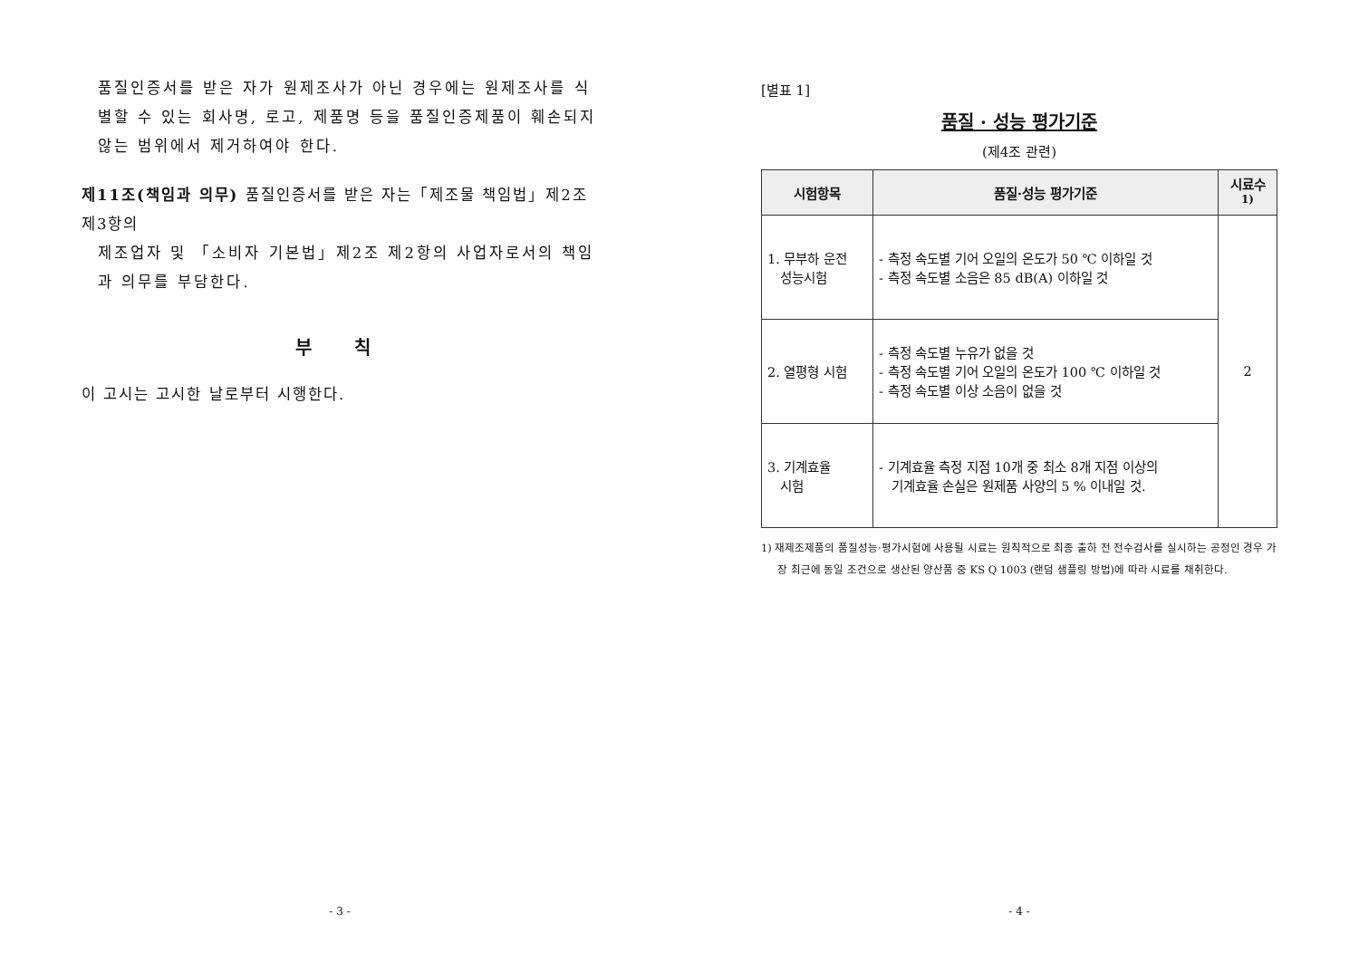품질인증서를 받은 자가 원제조사가 아닌 경우에는 원제조사를 식별할 수 있는 회사명, 로고, 제품명 등을 품질인증제품이 훼손되지 않는 범위에서 제거하여야 한다.
제11조(책임과 의무) 품질인증서를 받은 자는「제조물 책임법」제2조제3항의
제조업자 및 「소비자 기본법」제2조 제2항의 사업자로서의 책임과 의무를 부담한다.
부 칙
이 고시는 고시한 날로부터 시행한다.
- 3 -
[별표 1]
품질 · 성능 평가기준
(제4조 관련)
| 시험항목 | 품질·성능 평가기준 | 시료수<sup>1)</sup> |
| --- | --- | --- |
| 1. 무부하 운전 성능시험 | - 측정 속도별 기어 오일의 온도가 50 ℃ 이하일 것 - 측정 속도별 소음은 85 dB(A) 이하일 것 | 2 |
| 2. 열평형 시험 | - 측정 속도별 누유가 없을 것 - 측정 속도별 기어 오일의 온도가 100 ℃ 이하일 것 - 측정 속도별 이상 소음이 없을 것 | |
| 3. 기계효율 시험 | - 기계효율 측정 지점 10개 중 최소 8개 지점 이상의 기계효율 손실은 원제품 사양의 5 % 이내일 것. | |
1) 재제조제품의 품질성능·평가시험에 사용될 시료는 원칙적으로 최종 출하 전 전수검사를 실시하는 공정인 경우 가장 최근에 동일 조건으로 생산된 양산품 중 KS Q 1003 (랜덤 샘플링 방법)에 따라 시료를 채취한다.
- 4 -